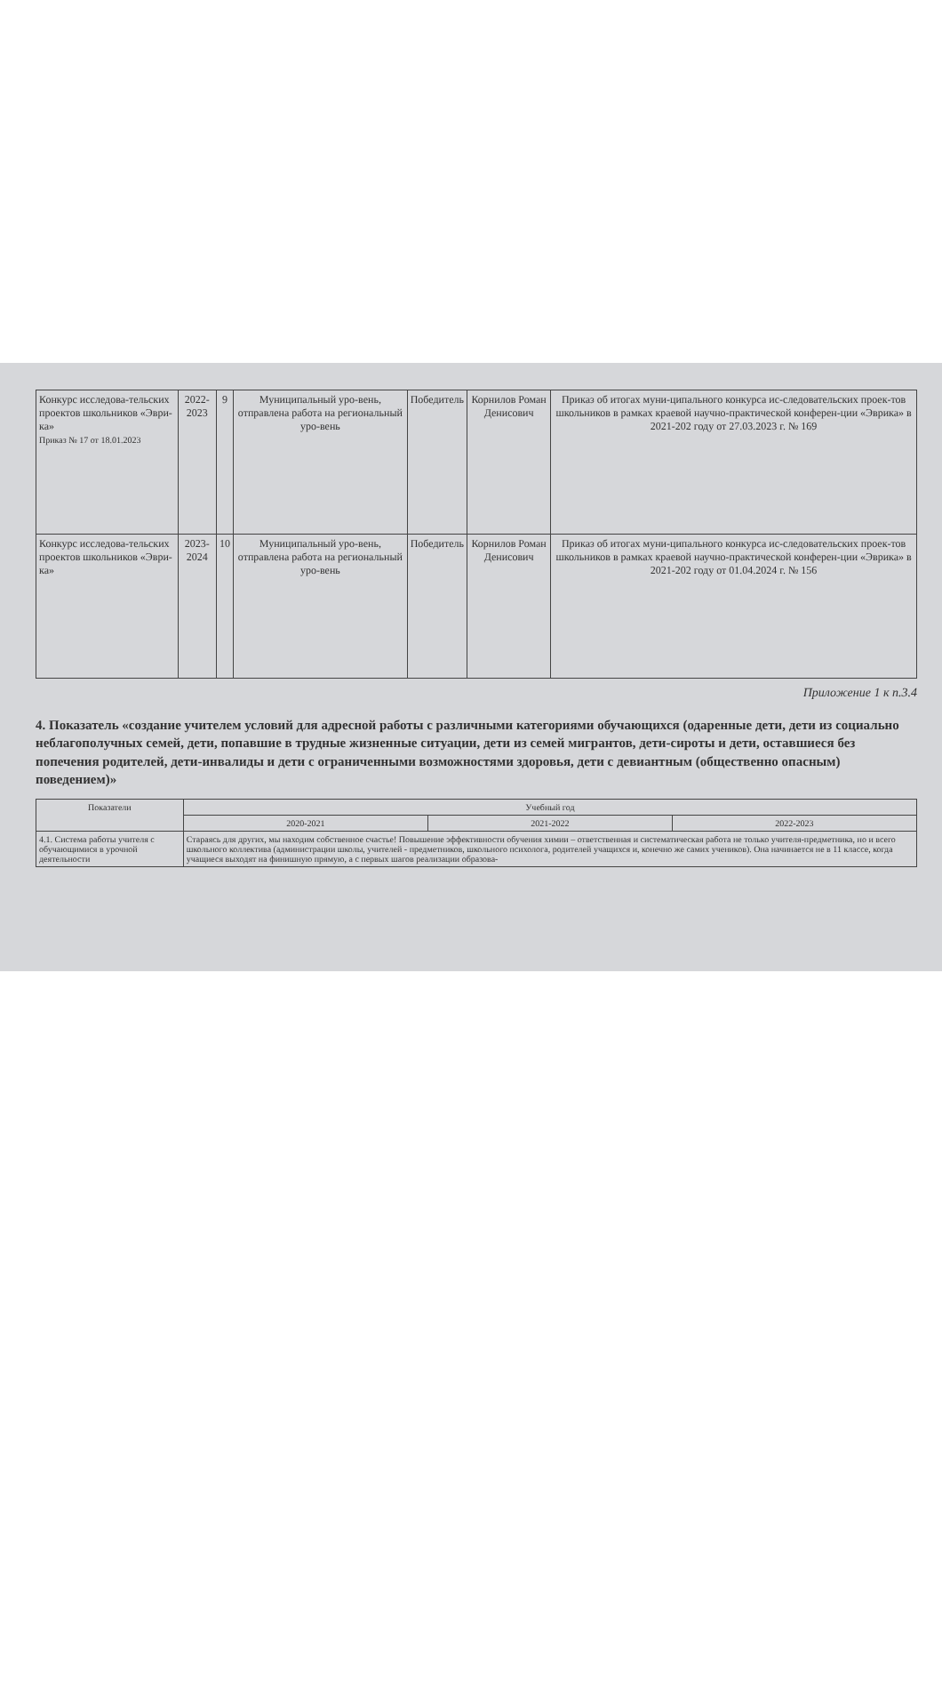| Конкурс исследова-тельских проектов школьников «Эври-ка» Приказ № 17 от 18.01.2023 | 2022-2023 | 9 | Муниципальный уро-вень, отправлена работа на региональный уро-вень | Победитель | Корнилов Роман Денисович | Приказ об итогах муни-ципального конкурса ис-следовательских проек-тов школьников в рамках краевой научно-практической конферен-ции «Эврика» в 2021-202 году от 27.03.2023 г. № 169 |
| Конкурс исследова-тельских проектов школьников «Эври-ка» | 2023-2024 | 10 | Муниципальный уро-вень, отправлена работа на региональный уро-вень | Победитель | Корнилов Роман Денисович | Приказ об итогах муни-ципального конкурса ис-следовательских проек-тов школьников в рамках краевой научно-практической конферен-ции «Эврика» в 2021-202 году от 01.04.2024 г. № 156 |
Приложение 1 к п.3.4
4. Показатель «создание учителем условий для адресной работы с различными категориями обучающихся (одаренные дети, дети из социально неблагополучных семей, дети, попавшие в трудные жизненные ситуации, дети из семей мигрантов, дети-сироты и дети, оставшиеся без попечения родителей, дети-инвалиды и дети с ограниченными возможностями здоровья, дети с девиантным (общественно опасным) поведением)»
| Показатели | Учебный год | | |
| --- | --- | --- | --- |
| | 2020-2021 | 2021-2022 | 2022-2023 |
| 4.1. Система работы учителя с обучающимися в урочной деятельности | Стараясь для других, мы находим собственное счастье! Повышение эффективности обучения химии – ответственная и систематическая работа не только учителя-предметника, но и всего школьного коллектива (администрации школы, учителей - предметников, школьного психолога, родителей учащихся и, конечно же самих учеников). Она начинается не в 11 классе, когда учащиеся выходят на финишную прямую, а с первых шагов реализации образова- | | |